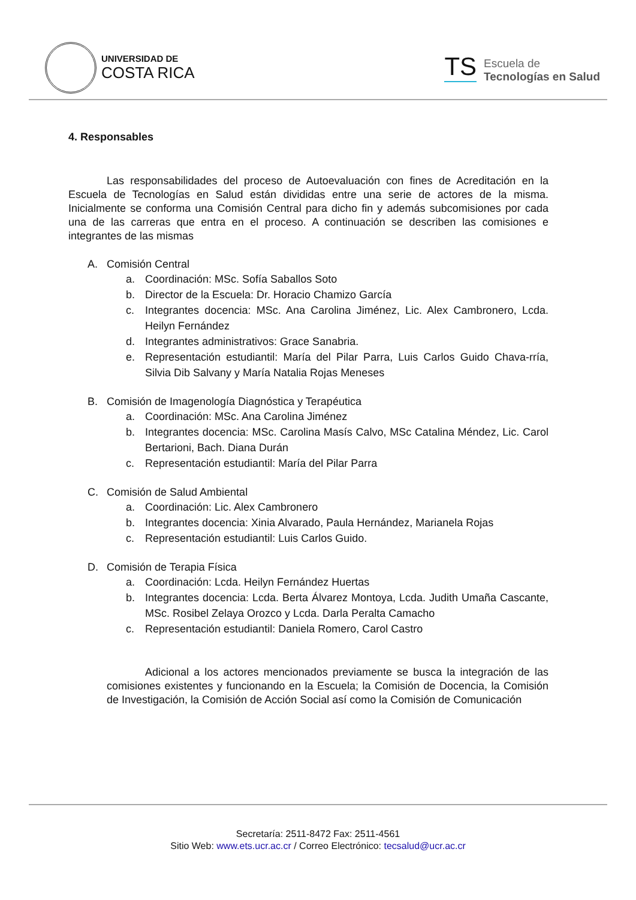UNIVERSIDAD DE
COSTA RICA
TS
Escuela de
Tecnologías en Salud
4. Responsables
Las responsabilidades del proceso de Autoevaluación con fines de Acreditación en la Escuela de Tecnologías en Salud están divididas entre una serie de actores de la misma. Inicialmente se conforma una Comisión Central para dicho fin y además subcomisiones por cada una de las carreras que entra en el proceso. A continuación se describen las comisiones e integrantes de las mismas
A. Comisión Central
a. Coordinación: MSc. Sofía Saballos Soto
b. Director de la Escuela: Dr. Horacio Chamizo García
c. Integrantes docencia: MSc. Ana Carolina Jiménez, Lic. Alex Cambronero, Lcda. Heilyn Fernández
d. Integrantes administrativos: Grace Sanabria.
e. Representación estudiantil: María del Pilar Parra, Luis Carlos Guido Chava-rría, Silvia Dib Salvany y María Natalia Rojas Meneses
B. Comisión de Imagenología Diagnóstica y Terapéutica
a. Coordinación: MSc. Ana Carolina Jiménez
b. Integrantes docencia: MSc. Carolina Masís Calvo, MSc Catalina Méndez, Lic. Carol Bertarioni, Bach. Diana Durán
c. Representación estudiantil: María del Pilar Parra
C. Comisión de Salud Ambiental
a. Coordinación: Lic. Alex Cambronero
b. Integrantes docencia: Xinia Alvarado, Paula Hernández, Marianela Rojas
c. Representación estudiantil: Luis Carlos Guido.
D. Comisión de Terapia Física
a. Coordinación: Lcda. Heilyn Fernández Huertas
b. Integrantes docencia: Lcda. Berta Álvarez Montoya, Lcda. Judith Umaña Cascante, MSc. Rosibel Zelaya Orozco y Lcda. Darla Peralta Camacho
c. Representación estudiantil: Daniela Romero, Carol Castro
Adicional a los actores mencionados previamente se busca la integración de las comisiones existentes y funcionando en la Escuela; la Comisión de Docencia, la Comisión de Investigación, la Comisión de Acción Social así como la Comisión de Comunicación
Secretaría: 2511-8472 Fax: 2511-4561
Sitio Web: www.ets.ucr.ac.cr / Correo Electrónico: tecsalud@ucr.ac.cr